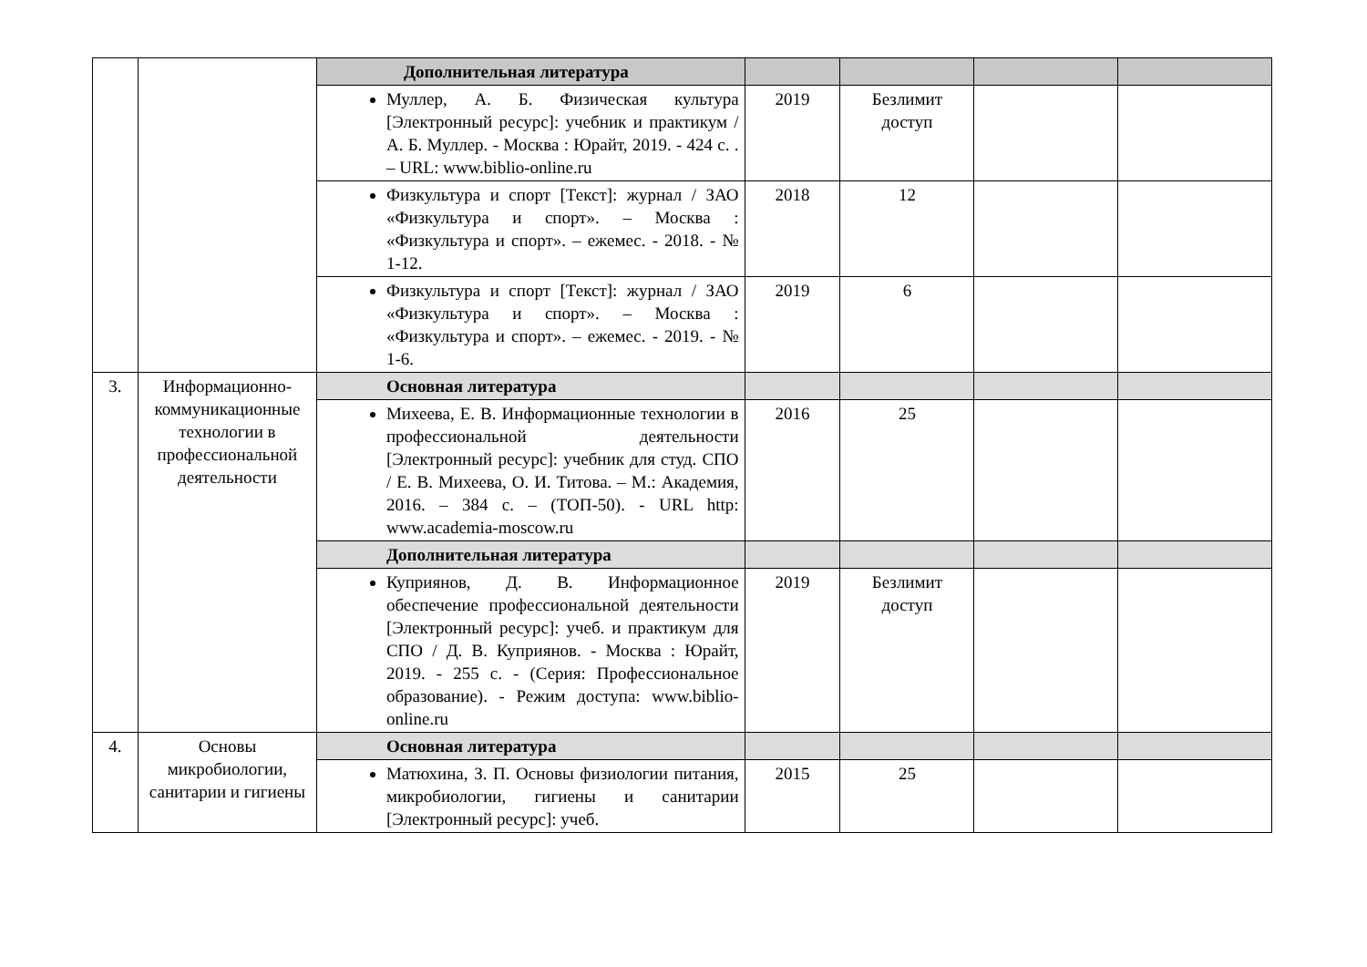| | | Дополнительная литература | | | | |
| | | Муллер, А. Б. Физическая культура [Электронный ресурс]: учебник и практикум / А. Б. Муллер. - Москва : Юрайт, 2019. - 424 с. . – URL: www.biblio-online.ru | 2019 | Безлимит доступ | | |
| | | Физкультура и спорт [Текст]: журнал / ЗАО «Физкультура и спорт». – Москва : «Физкультура и спорт». – ежемес. - 2018. - № 1-12. | 2018 | 12 | | |
| | | Физкультура и спорт [Текст]: журнал / ЗАО «Физкультура и спорт». – Москва : «Физкультура и спорт». – ежемес. - 2019. - № 1-6. | 2019 | 6 | | |
| 3. | Информационно-коммуникационные технологии в профессиональной деятельности | Основная литература | | | | |
| | | Михеева, Е. В. Информационные технологии в профессиональной деятельности [Электронный ресурс]: учебник для студ. СПО / Е. В. Михеева, О. И. Титова. – М.: Академия, 2016. – 384 с. – (ТОП-50). - URL http: www.academia-moscow.ru | 2016 | 25 | | |
| | | Дополнительная литература | | | | |
| | | Куприянов, Д. В. Информационное обеспечение профессиональной деятельности [Электронный ресурс]: учеб. и практикум для СПО / Д. В. Куприянов. - Москва : Юрайт, 2019. - 255 с. - (Серия: Профессиональное образование). - Режим доступа: www.biblio-online.ru | 2019 | Безлимит доступ | | |
| 4. | Основы микробиологии, санитарии и гигиены | Основная литература | | | | |
| | | Матюхина, З. П. Основы физиологии питания, микробиологии, гигиены и санитарии [Электронный ресурс]: учеб. | 2015 | 25 | | |